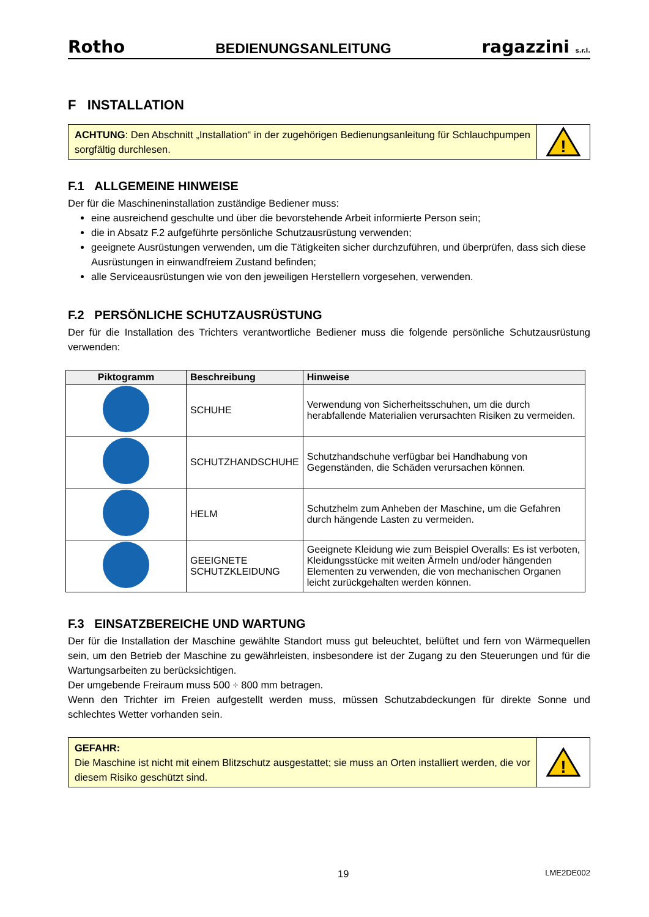Rotho BEDIENUNGSANLEITUNG ragazzini s.r.l.
F INSTALLATION
ACHTUNG: Den Abschnitt „Installation“ in der zugehörigen Bedienungsanleitung für Schlauchpumpen sorgfältig durchlesen.
!
F.1 ALLGEMEINE HINWEISE
Der für die Maschineninstallation zuständige Bediener muss:
eine ausreichend geschulte und über die bevorstehende Arbeit informierte Person sein;
die in Absatz F.2 aufgeführte persönliche Schutzausrüstung verwenden;
geeignete Ausrüstungen verwenden, um die Tätigkeiten sicher durchzuführen, und überprüfen, dass sich diese Ausrüstungen in einwandfreiem Zustand befinden;
alle Serviceausrüstungen wie von den jeweiligen Herstellern vorgesehen, verwenden.
F.2 PERSÖNLICHE SCHUTZAUSRÜSTUNG
Der für die Installation des Trichters verantwortliche Bediener muss die folgende persönliche Schutzausrüstung verwenden:
| Piktogramm | Beschreibung | Hinweise |
| --- | --- | --- |
| | SCHUHE | Verwendung von Sicherheitsschuhen, um die durch herabfallende Materialien verursachten Risiken zu vermeiden. |
| | SCHUTZHANDSCHUHE | Schutzhandschuhe verfügbar bei Handhabung von Gegenständen, die Schäden verursachen können. |
| | HELM | Schutzhelm zum Anheben der Maschine, um die Gefahren durch hängende Lasten zu vermeiden. |
| | GEEIGNETE SCHUTZKLEIDUNG | Geeignete Kleidung wie zum Beispiel Overalls: Es ist verboten, Kleidungsstücke mit weiten Ärmeln und/oder hängenden Elementen zu verwenden, die von mechanischen Organen leicht zurückgehalten werden können. |
F.3 EINSATZBEREICHE UND WARTUNG
Der für die Installation der Maschine gewählte Standort muss gut beleuchtet, belüftet und fern von Wärmequellen sein, um den Betrieb der Maschine zu gewährleisten, insbesondere ist der Zugang zu den Steuerungen und für die Wartungsarbeiten zu berücksichtigen.
Der umgebende Freiraum muss 500 ÷ 800 mm betragen.
Wenn den Trichter im Freien aufgestellt werden muss, müssen Schutzabdeckungen für direkte Sonne und schlechtes Wetter vorhanden sein.
GEFAHR:
Die Maschine ist nicht mit einem Blitzschutz ausgestattet; sie muss an Orten installiert werden, die vor diesem Risiko geschützt sind.
!
19 LME2DE002